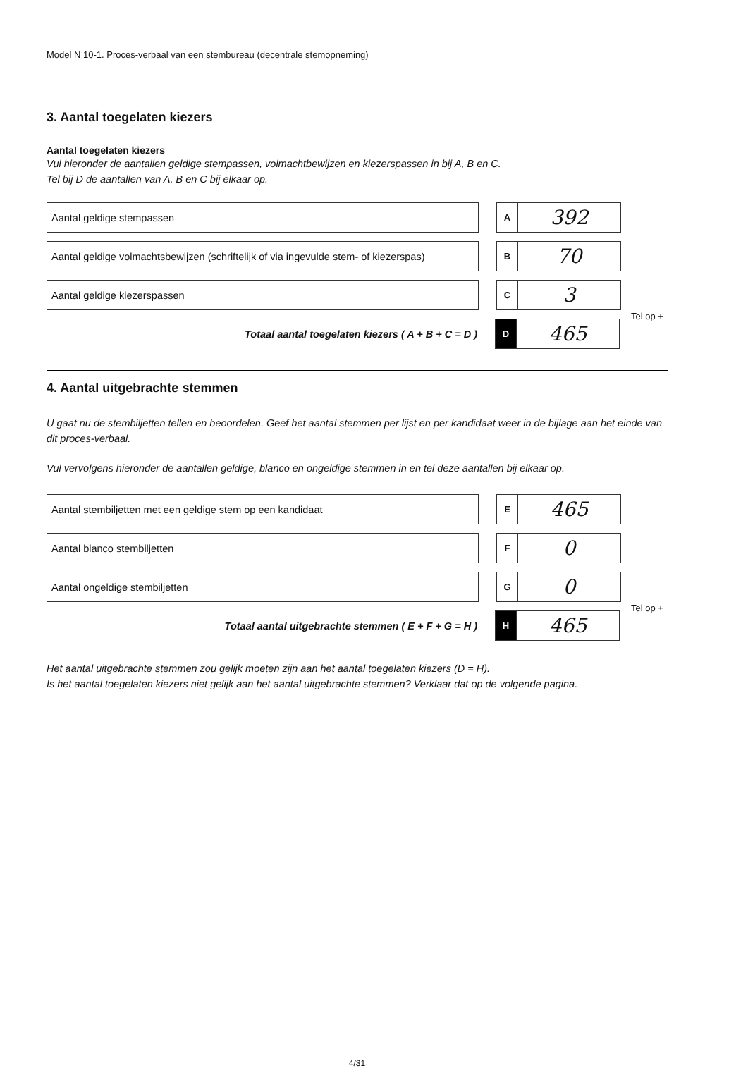Model N 10-1. Proces-verbaal van een stembureau (decentrale stemopneming)
3. Aantal toegelaten kiezers
Aantal toegelaten kiezers
Vul hieronder de aantallen geldige stempassen, volmachtbewijzen en kiezerspassen in bij A, B en C.
Tel bij D de aantallen van A, B en C bij elkaar op.
Aantal geldige stempassen
A
392
Aantal geldige volmachtsbewijzen (schriftelijk of via ingevulde stem- of kiezerspas)
B
70
Aantal geldige kiezerspassen
C
3
Tel op +
Totaal aantal toegelaten kiezers ( A + B + C = D )
D
465
4. Aantal uitgebrachte stemmen
U gaat nu de stembiljetten tellen en beoordelen. Geef het aantal stemmen per lijst en per kandidaat weer in de bijlage aan het einde van dit proces-verbaal.
Vul vervolgens hieronder de aantallen geldige, blanco en ongeldige stemmen in en tel deze aantallen bij elkaar op.
Aantal stembiljetten met een geldige stem op een kandidaat
E
465
Aantal blanco stembiljetten
F
0
Aantal ongeldige stembiljetten
G
0
Tel op +
Totaal aantal uitgebrachte stemmen ( E + F + G = H )
H
465
Het aantal uitgebrachte stemmen zou gelijk moeten zijn aan het aantal toegelaten kiezers (D = H).
Is het aantal toegelaten kiezers niet gelijk aan het aantal uitgebrachte stemmen? Verklaar dat op de volgende pagina.
4/31